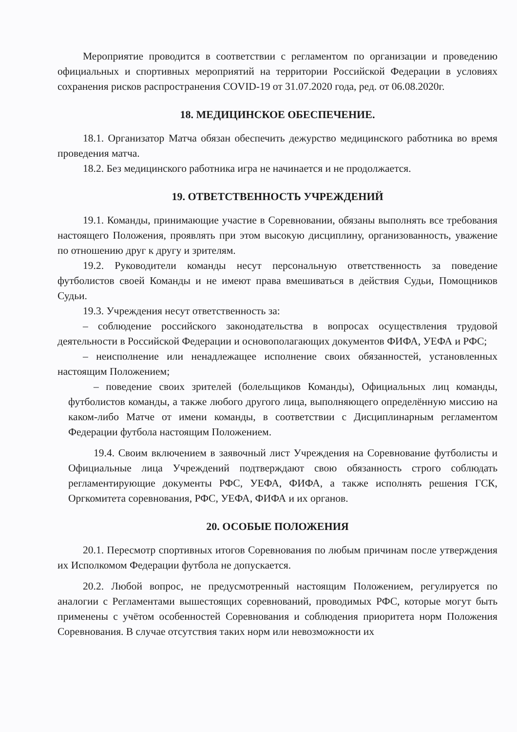Мероприятие проводится в соответствии с регламентом по организации и проведению официальных и спортивных мероприятий на территории Российской Федерации в условиях сохранения рисков распространения COVID-19 от 31.07.2020 года, ред. от 06.08.2020г.
18. МЕДИЦИНСКОЕ ОБЕСПЕЧЕНИЕ.
18.1. Организатор Матча обязан обеспечить дежурство медицинского работника во время проведения матча.
18.2. Без медицинского работника игра не начинается и не продолжается.
19. ОТВЕТСТВЕННОСТЬ УЧРЕЖДЕНИЙ
19.1. Команды, принимающие участие в Соревновании, обязаны выполнять все требования настоящего Положения, проявлять при этом высокую дисциплину, организованность, уважение по отношению друг к другу и зрителям.
19.2. Руководители команды несут персональную ответственность за поведение футболистов своей Команды и не имеют права вмешиваться в действия Судьи, Помощников Судьи.
19.3. Учреждения несут ответственность за:
– соблюдение российского законодательства в вопросах осуществления трудовой деятельности в Российской Федерации и основополагающих документов ФИФА, УЕФА и РФС;
– неисполнение или ненадлежащее исполнение своих обязанностей, установленных настоящим Положением;
– поведение своих зрителей (болельщиков Команды), Официальных лиц команды, футболистов команды, а также любого другого лица, выполняющего определённую миссию на каком-либо Матче от имени команды, в соответствии с Дисциплинарным регламентом Федерации футбола настоящим Положением.
19.4. Своим включением в заявочный лист Учреждения на Соревнование футболисты и Официальные лица Учреждений подтверждают свою обязанность строго соблюдать регламентирующие документы РФС, УЕФА, ФИФА, а также исполнять решения ГСК, Оргкомитета соревнования, РФС, УЕФА, ФИФА и их органов.
20. ОСОБЫЕ ПОЛОЖЕНИЯ
20.1. Пересмотр спортивных итогов Соревнования по любым причинам после утверждения их Исполкомом Федерации футбола не допускается.
20.2. Любой вопрос, не предусмотренный настоящим Положением, регулируется по аналогии с Регламентами вышестоящих соревнований, проводимых РФС, которые могут быть применены с учётом особенностей Соревнования и соблюдения приоритета норм Положения Соревнования. В случае отсутствия таких норм или невозможности их